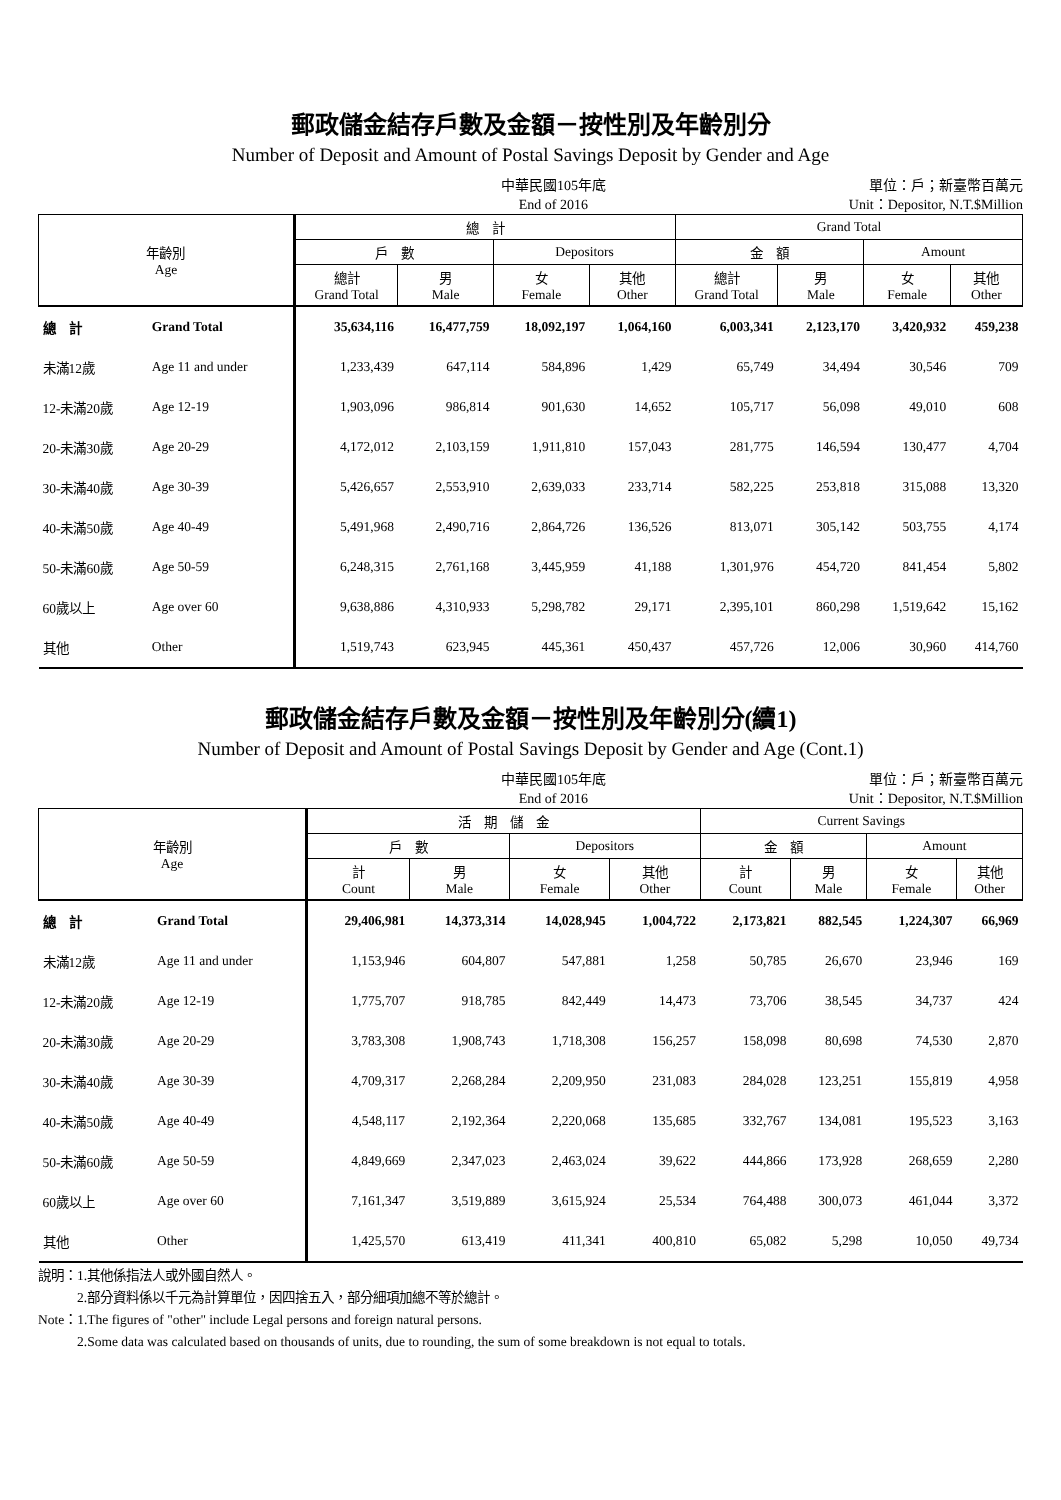郵政儲金結存戶數及金額－按性別及年齡別分
Number of Deposit and Amount of Postal Savings Deposit by Gender and Age
中華民國105年底
End of 2016
單位：戶；新臺幣百萬元
Unit：Depositor, N.T.$Million
| 年齡別 Age | | 總 計 | | | | Grand Total | | | |
| --- | --- | --- | --- | --- | --- | --- | --- | --- | --- |
| | | 戶 數 | | Depositors | | 金 額 | | Amount | |
| | | 總計 Grand Total | 男 Male | 女 Female | 其他 Other | 總計 Grand Total | 男 Male | 女 Female | 其他 Other |
| 總 計 | Grand Total | 35,634,116 | 16,477,759 | 18,092,197 | 1,064,160 | 6,003,341 | 2,123,170 | 3,420,932 | 459,238 |
| 未滿12歲 | Age 11 and under | 1,233,439 | 647,114 | 584,896 | 1,429 | 65,749 | 34,494 | 30,546 | 709 |
| 12-未滿20歲 | Age 12-19 | 1,903,096 | 986,814 | 901,630 | 14,652 | 105,717 | 56,098 | 49,010 | 608 |
| 20-未滿30歲 | Age 20-29 | 4,172,012 | 2,103,159 | 1,911,810 | 157,043 | 281,775 | 146,594 | 130,477 | 4,704 |
| 30-未滿40歲 | Age 30-39 | 5,426,657 | 2,553,910 | 2,639,033 | 233,714 | 582,225 | 253,818 | 315,088 | 13,320 |
| 40-未滿50歲 | Age 40-49 | 5,491,968 | 2,490,716 | 2,864,726 | 136,526 | 813,071 | 305,142 | 503,755 | 4,174 |
| 50-未滿60歲 | Age 50-59 | 6,248,315 | 2,761,168 | 3,445,959 | 41,188 | 1,301,976 | 454,720 | 841,454 | 5,802 |
| 60歲以上 | Age over 60 | 9,638,886 | 4,310,933 | 5,298,782 | 29,171 | 2,395,101 | 860,298 | 1,519,642 | 15,162 |
| 其他 | Other | 1,519,743 | 623,945 | 445,361 | 450,437 | 457,726 | 12,006 | 30,960 | 414,760 |
郵政儲金結存戶數及金額－按性別及年齡別分(續1)
Number of Deposit and Amount of Postal Savings Deposit by Gender and Age (Cont.1)
中華民國105年底
End of 2016
單位：戶；新臺幣百萬元
Unit：Depositor, N.T.$Million
| 年齡別 Age | | 活 期 儲 金 | | | | Current Savings | | | |
| --- | --- | --- | --- | --- | --- | --- | --- | --- | --- |
| | | 戶 數 | | Depositors | | 金 額 | | Amount | |
| | | 計 Count | 男 Male | 女 Female | 其他 Other | 計 Count | 男 Male | 女 Female | 其他 Other |
| 總 計 | Grand Total | 29,406,981 | 14,373,314 | 14,028,945 | 1,004,722 | 2,173,821 | 882,545 | 1,224,307 | 66,969 |
| 未滿12歲 | Age 11 and under | 1,153,946 | 604,807 | 547,881 | 1,258 | 50,785 | 26,670 | 23,946 | 169 |
| 12-未滿20歲 | Age 12-19 | 1,775,707 | 918,785 | 842,449 | 14,473 | 73,706 | 38,545 | 34,737 | 424 |
| 20-未滿30歲 | Age 20-29 | 3,783,308 | 1,908,743 | 1,718,308 | 156,257 | 158,098 | 80,698 | 74,530 | 2,870 |
| 30-未滿40歲 | Age 30-39 | 4,709,317 | 2,268,284 | 2,209,950 | 231,083 | 284,028 | 123,251 | 155,819 | 4,958 |
| 40-未滿50歲 | Age 40-49 | 4,548,117 | 2,192,364 | 2,220,068 | 135,685 | 332,767 | 134,081 | 195,523 | 3,163 |
| 50-未滿60歲 | Age 50-59 | 4,849,669 | 2,347,023 | 2,463,024 | 39,622 | 444,866 | 173,928 | 268,659 | 2,280 |
| 60歲以上 | Age over 60 | 7,161,347 | 3,519,889 | 3,615,924 | 25,534 | 764,488 | 300,073 | 461,044 | 3,372 |
| 其他 | Other | 1,425,570 | 613,419 | 411,341 | 400,810 | 65,082 | 5,298 | 10,050 | 49,734 |
說明：1.其他係指法人或外國自然人。
　　　2.部分資料係以千元為計算單位，因四捨五入，部分細項加總不等於總計。
Note：1.The figures of "other" include Legal persons and foreign natural persons.
　　　2.Some data was calculated based on thousands of units, due to rounding, the sum of some breakdown is not equal to totals.